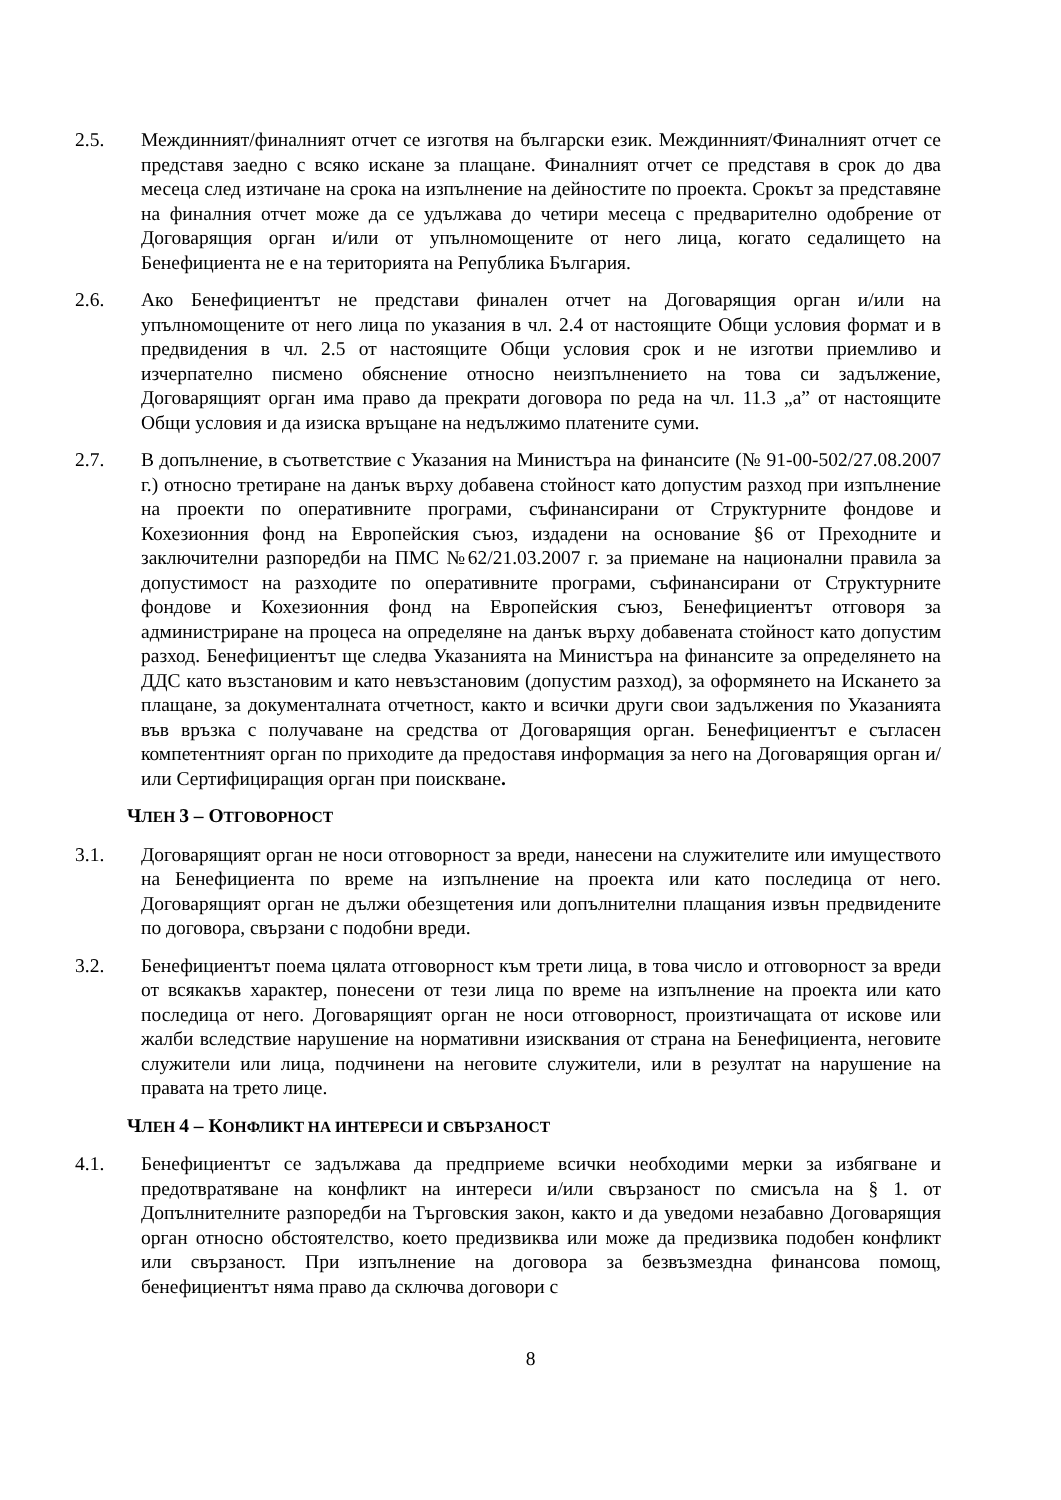2.5. Междинният/финалният отчет се изготвя на български език. Междинният/Финалният отчет се представя заедно с всяко искане за плащане. Финалният отчет се представя в срок до два месеца след изтичане на срока на изпълнение на дейностите по проекта. Срокът за представяне на финалния отчет може да се удължава до четири месеца с предварително одобрение от Договарящия орган и/или от упълномощените от него лица, когато седалището на Бенефициента не е на територията на Република България.
2.6. Ако Бенефициентът не представи финален отчет на Договарящия орган и/или на упълномощените от него лица по указания в чл. 2.4 от настоящите Общи условия формат и в предвидения в чл. 2.5 от настоящите Общи условия срок и не изготви приемливо и изчерпателно писмено обяснение относно неизпълнението на това си задължение, Договарящият орган има право да прекрати договора по реда на чл. 11.3 „а” от настоящите Общи условия и да изиска връщане на недължимо платените суми.
2.7. В допълнение, в съответствие с Указания на Министъра на финансите (№ 91-00-502/27.08.2007 г.) относно третиране на данък върху добавена стойност като допустим разход при изпълнение на проекти по оперативните програми, съфинансирани от Структурните фондове и Кохезионния фонд на Европейския съюз, издадени на основание §6 от Преходните и заключителни разпоредби на ПМС №62/21.03.2007 г. за приемане на национални правила за допустимост на разходите по оперативните програми, съфинансирани от Структурните фондове и Кохезионния фонд на Европейския съюз, Бенефициентът отговоря за администриране на процеса на определяне на данък върху добавената стойност като допустим разход. Бенефициентът ще следва Указанията на Министъра на финансите за определянето на ДДС като възстановим и като невъзстановим (допустим разход), за оформянето на Искането за плащане, за документалната отчетност, както и всички други свои задължения по Указанията във връзка с получаване на средства от Договарящия орган. Бенефициентът е съгласен компетентният орган по приходите да предоставя информация за него на Договарящия орган и/или Сертифициращия орган при поискване.
ЧЛЕН 3 – ОТГОВОРНОСТ
3.1. Договарящият орган не носи отговорност за вреди, нанесени на служителите или имуществото на Бенефициента по време на изпълнение на проекта или като последица от него. Договарящият орган не дължи обезщетения или допълнителни плащания извън предвидените по договора, свързани с подобни вреди.
3.2. Бенефициентът поема цялата отговорност към трети лица, в това число и отговорност за вреди от всякакъв характер, понесени от тези лица по време на изпълнение на проекта или като последица от него. Договарящият орган не носи отговорност, произтичащата от искове или жалби вследствие нарушение на нормативни изисквания от страна на Бенефициента, неговите служители или лица, подчинени на неговите служители, или в резултат на нарушение на правата на трето лице.
ЧЛЕН 4 – КОНФЛИКТ НА ИНТЕРЕСИ И СВЪРЗАНОСТ
4.1. Бенефициентът се задължава да предприеме всички необходими мерки за избягване и предотвратяване на конфликт на интереси и/или свързаност по смисъла на § 1. от Допълнителните разпоредби на Търговския закон, както и да уведоми незабавно Договарящия орган относно обстоятелство, което предизвиква или може да предизвика подобен конфликт или свързаност. При изпълнение на договора за безвъзмездна финансова помощ, бенефициентът няма право да сключва договори с
8